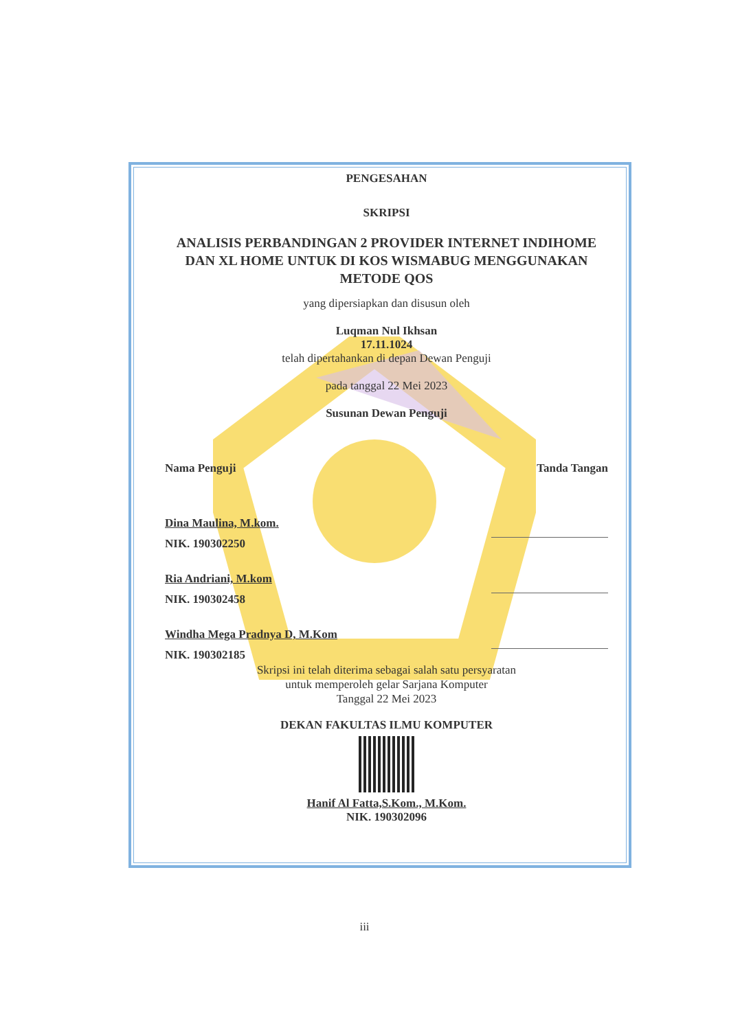PENGESAHAN
SKRIPSI
ANALISIS PERBANDINGAN 2 PROVIDER INTERNET INDIHOME DAN XL HOME UNTUK DI KOS WISMABUG MENGGUNAKAN METODE QOS
yang dipersiapkan dan disusun oleh
Luqman Nul Ikhsan
17.11.1024
telah dipertahankan di depan Dewan Penguji
pada tanggal 22 Mei 2023
Susunan Dewan Penguji
Nama Penguji Tanda Tangan
Dina Maulina, M.kom.
NIK. 190302250
Ria Andriani, M.kom
NIK. 190302458
Windha Mega Pradnya D, M.Kom
NIK. 190302185
Skripsi ini telah diterima sebagai salah satu persyaratan
untuk memperoleh gelar Sarjana Komputer
Tanggal 22 Mei 2023
DEKAN FAKULTAS ILMU KOMPUTER
Hanif Al Fatta,S.Kom., M.Kom.
NIK. 190302096
iii